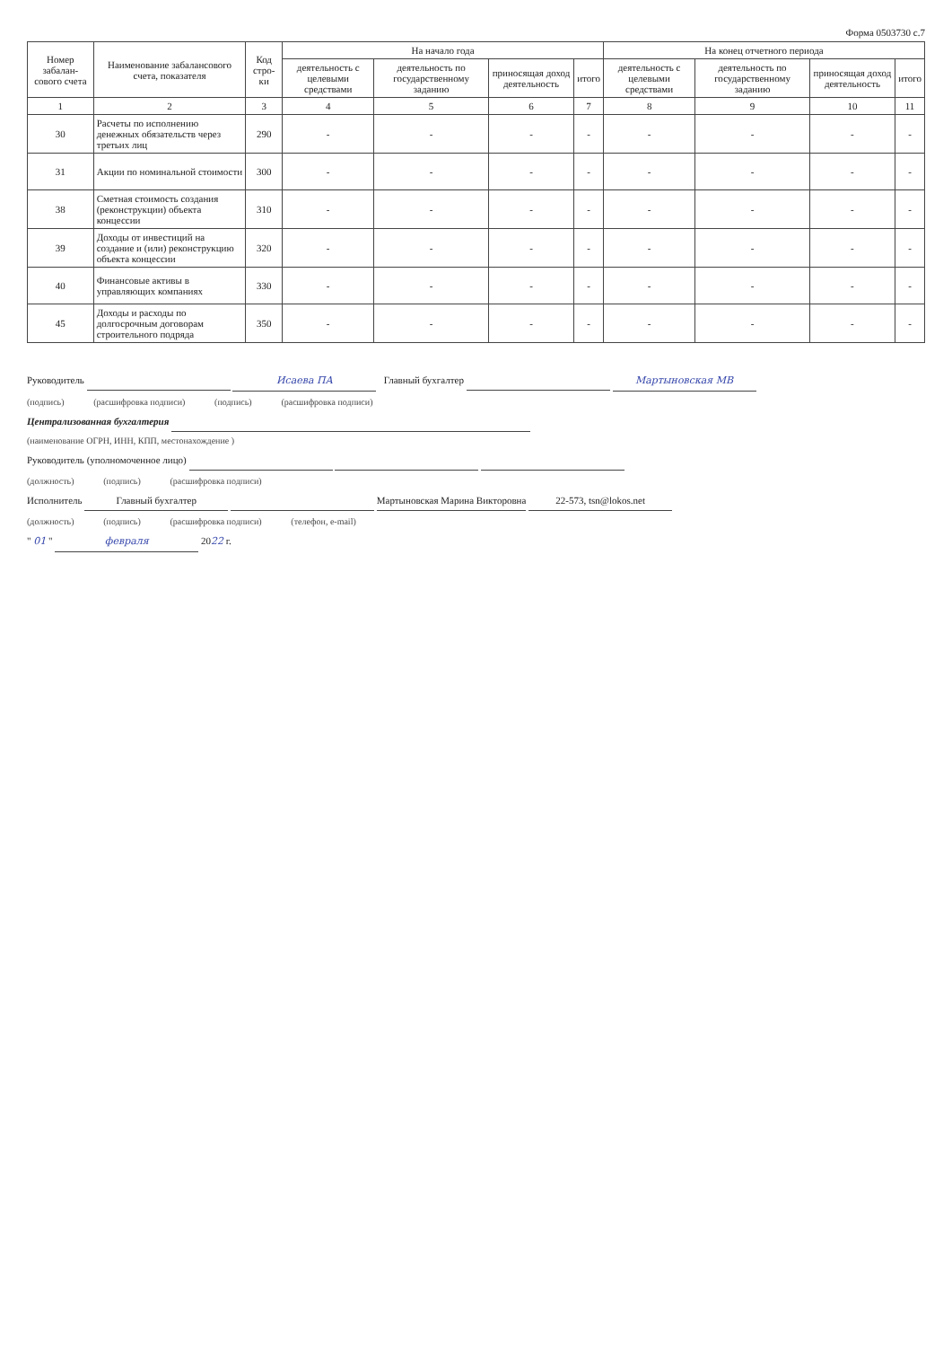Форма 0503730 с.7
| Номер забалан-сового счета | Наименование забалансового счета, показателя | Код стро-ки | На начало года | | | | На конец отчетного периода | | | |
| --- | --- | --- | --- | --- | --- | --- | --- | --- | --- | --- |
| | | | деятельность с целевыми средствами | деятельность по государственному заданию | приносящая доход деятельность | итого | деятельность с целевыми средствами | деятельность по государственному заданию | приносящая доход деятельность | итого |
| 1 | 2 | 3 | 4 | 5 | 6 | 7 | 8 | 9 | 10 | 11 |
| 30 | Расчеты по исполнению денежных обязательств через третьих лиц | 290 | - | - | - | - | - | - | - | - |
| 31 | Акции по номинальной стоимости | 300 | - | - | - | - | - | - | - | - |
| 38 | Сметная стоимость создания (реконструкции) объекта концессии | 310 | - | - | - | - | - | - | - | - |
| 39 | Доходы от инвестиций на создание и (или) реконструкцию объекта концессии | 320 | - | - | - | - | - | - | - | - |
| 40 | Финансовые активы в управляющих компаниях | 330 | - | - | - | - | - | - | - | - |
| 45 | Доходы и расходы по долгосрочным договорам строительного подряда | 350 | - | - | - | - | - | - | - | - |
Руководитель Исаева ПА Главный бухгалтер Мартыновская МВ
(подпись) (расшифровка подписи) (подпись) (расшифровка подписи)
Централизованная бухгалтерия
(наименование ОГРН, ИНН, КПП, местонахождение )
Руководитель (уполномоченное лицо)
(должность) (подпись) (расшифровка подписи)
Исполнитель Главный бухгалтер Мартыновская Марина Викторовна 22-573, tsn@lokos.net
(должность) (подпись) (расшифровка подписи) (телефон, e-mail)
" 01 " февраля 2022 г.